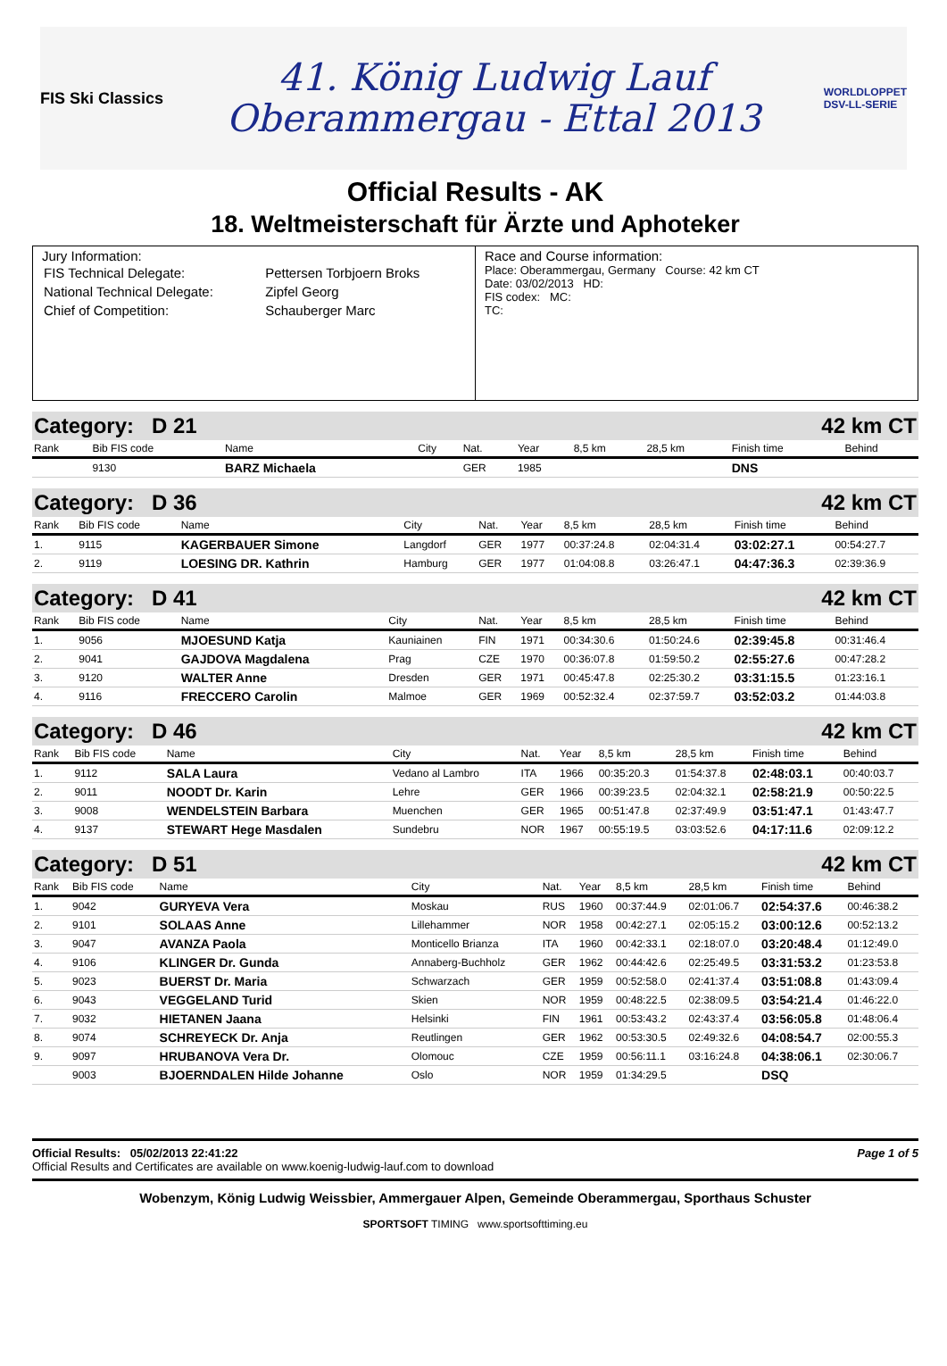FIS Ski Classics
41. König Ludwig Lauf
Oberammergau - Ettal 2013
WORLDLOPPET
DSV-LL-SERIE
Official Results - AK
18. Weltmeisterschaft für Ärzte und Aphoteker
Jury Information:
| FIS Technical Delegate: | Pettersen Torbjoern Broks |
| National Technical Delegate: | Zipfel Georg |
| Chief of Competition: | Schauberger Marc |
Race and Course information:
Place: Oberammergau, Germany Course: 42 km CT
Date: 03/02/2013 HD:
FIS codex: MC:
TC:
Category: D 21 42 km CT
| Rank | Bib FIS code | Name | City | Nat. | Year | 8,5 km | 28,5 km | Finish time | Behind |
| --- | --- | --- | --- | --- | --- | --- | --- | --- | --- |
| | 9130 | BARZ Michaela | | GER | 1985 | | | DNS | |
Category: D 36 42 km CT
| Rank | Bib FIS code | Name | City | Nat. | Year | 8,5 km | 28,5 km | Finish time | Behind |
| --- | --- | --- | --- | --- | --- | --- | --- | --- | --- |
| 1. | 9115 | KAGERBAUER Simone | Langdorf | GER | 1977 | 00:37:24.8 | 02:04:31.4 | 03:02:27.1 | 00:54:27.7 |
| 2. | 9119 | LOESING DR. Kathrin | Hamburg | GER | 1977 | 01:04:08.8 | 03:26:47.1 | 04:47:36.3 | 02:39:36.9 |
Category: D 41 42 km CT
| Rank | Bib FIS code | Name | City | Nat. | Year | 8,5 km | 28,5 km | Finish time | Behind |
| --- | --- | --- | --- | --- | --- | --- | --- | --- | --- |
| 1. | 9056 | MJOESUND Katja | Kauniainen | FIN | 1971 | 00:34:30.6 | 01:50:24.6 | 02:39:45.8 | 00:31:46.4 |
| 2. | 9041 | GAJDOVA Magdalena | Prag | CZE | 1970 | 00:36:07.8 | 01:59:50.2 | 02:55:27.6 | 00:47:28.2 |
| 3. | 9120 | WALTER Anne | Dresden | GER | 1971 | 00:45:47.8 | 02:25:30.2 | 03:31:15.5 | 01:23:16.1 |
| 4. | 9116 | FRECCERO Carolin | Malmoe | GER | 1969 | 00:52:32.4 | 02:37:59.7 | 03:52:03.2 | 01:44:03.8 |
Category: D 46 42 km CT
| Rank | Bib FIS code | Name | City | Nat. | Year | 8,5 km | 28,5 km | Finish time | Behind |
| --- | --- | --- | --- | --- | --- | --- | --- | --- | --- |
| 1. | 9112 | SALA Laura | Vedano al Lambro | ITA | 1966 | 00:35:20.3 | 01:54:37.8 | 02:48:03.1 | 00:40:03.7 |
| 2. | 9011 | NOODT Dr. Karin | Lehre | GER | 1966 | 00:39:23.5 | 02:04:32.1 | 02:58:21.9 | 00:50:22.5 |
| 3. | 9008 | WENDELSTEIN Barbara | Muenchen | GER | 1965 | 00:51:47.8 | 02:37:49.9 | 03:51:47.1 | 01:43:47.7 |
| 4. | 9137 | STEWART Hege Masdalen | Sundebru | NOR | 1967 | 00:55:19.5 | 03:03:52.6 | 04:17:11.6 | 02:09:12.2 |
Category: D 51 42 km CT
| Rank | Bib FIS code | Name | City | Nat. | Year | 8,5 km | 28,5 km | Finish time | Behind |
| --- | --- | --- | --- | --- | --- | --- | --- | --- | --- |
| 1. | 9042 | GURYEVA Vera | Moskau | RUS | 1960 | 00:37:44.9 | 02:01:06.7 | 02:54:37.6 | 00:46:38.2 |
| 2. | 9101 | SOLAAS Anne | Lillehammer | NOR | 1958 | 00:42:27.1 | 02:05:15.2 | 03:00:12.6 | 00:52:13.2 |
| 3. | 9047 | AVANZA Paola | Monticello Brianza | ITA | 1960 | 00:42:33.1 | 02:18:07.0 | 03:20:48.4 | 01:12:49.0 |
| 4. | 9106 | KLINGER Dr. Gunda | Annaberg-Buchholz | GER | 1962 | 00:44:42.6 | 02:25:49.5 | 03:31:53.2 | 01:23:53.8 |
| 5. | 9023 | BUERST Dr. Maria | Schwarzach | GER | 1959 | 00:52:58.0 | 02:41:37.4 | 03:51:08.8 | 01:43:09.4 |
| 6. | 9043 | VEGGELAND Turid | Skien | NOR | 1959 | 00:48:22.5 | 02:38:09.5 | 03:54:21.4 | 01:46:22.0 |
| 7. | 9032 | HIETANEN Jaana | Helsinki | FIN | 1961 | 00:53:43.2 | 02:43:37.4 | 03:56:05.8 | 01:48:06.4 |
| 8. | 9074 | SCHREYECK Dr. Anja | Reutlingen | GER | 1962 | 00:53:30.5 | 02:49:32.6 | 04:08:54.7 | 02:00:55.3 |
| 9. | 9097 | HRUBANOVA Vera Dr. | Olomouc | CZE | 1959 | 00:56:11.1 | 03:16:24.8 | 04:38:06.1 | 02:30:06.7 |
| | 9003 | BJOERNDALEN Hilde Johanne | Oslo | NOR | 1959 | 01:34:29.5 | | DSQ | |
Official Results: 05/02/2013 22:41:22 Page 1 of 5
Official Results and Certificates are available on www.koenig-ludwig-lauf.com to download
Wobenzym, König Ludwig Weissbier, Ammergauer Alpen, Gemeinde Oberammergau, Sporthaus Schuster
SPORTSOFT TIMING www.sportsofttiming.eu